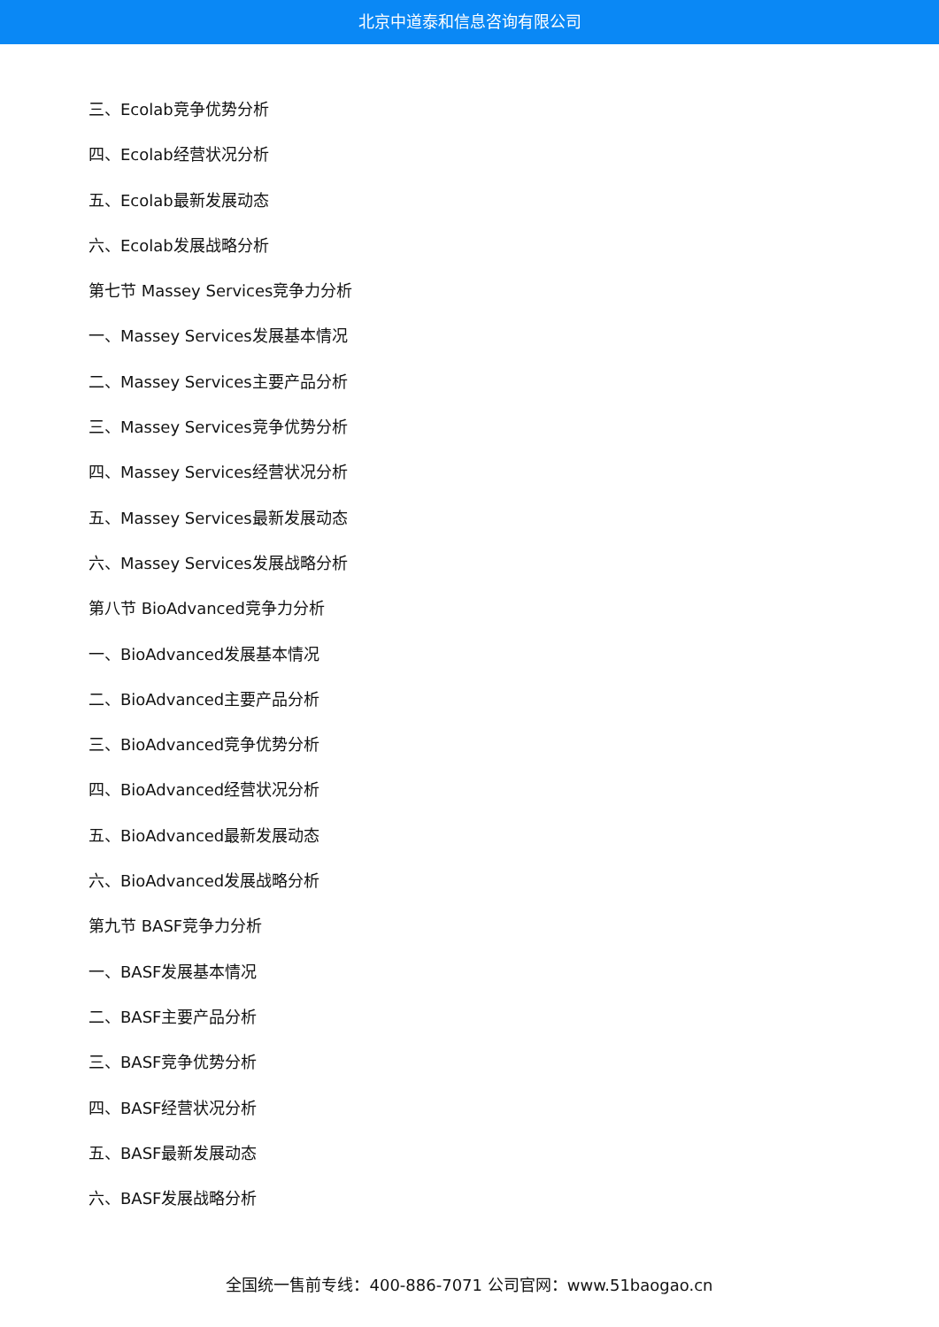北京中道泰和信息咨询有限公司
三、Ecolab竞争优势分析
四、Ecolab经营状况分析
五、Ecolab最新发展动态
六、Ecolab发展战略分析
第七节 Massey Services竞争力分析
一、Massey Services发展基本情况
二、Massey Services主要产品分析
三、Massey Services竞争优势分析
四、Massey Services经营状况分析
五、Massey Services最新发展动态
六、Massey Services发展战略分析
第八节 BioAdvanced竞争力分析
一、BioAdvanced发展基本情况
二、BioAdvanced主要产品分析
三、BioAdvanced竞争优势分析
四、BioAdvanced经营状况分析
五、BioAdvanced最新发展动态
六、BioAdvanced发展战略分析
第九节 BASF竞争力分析
一、BASF发展基本情况
二、BASF主要产品分析
三、BASF竞争优势分析
四、BASF经营状况分析
五、BASF最新发展动态
六、BASF发展战略分析
全国统一售前专线：400-886-7071 公司官网：www.51baogao.cn